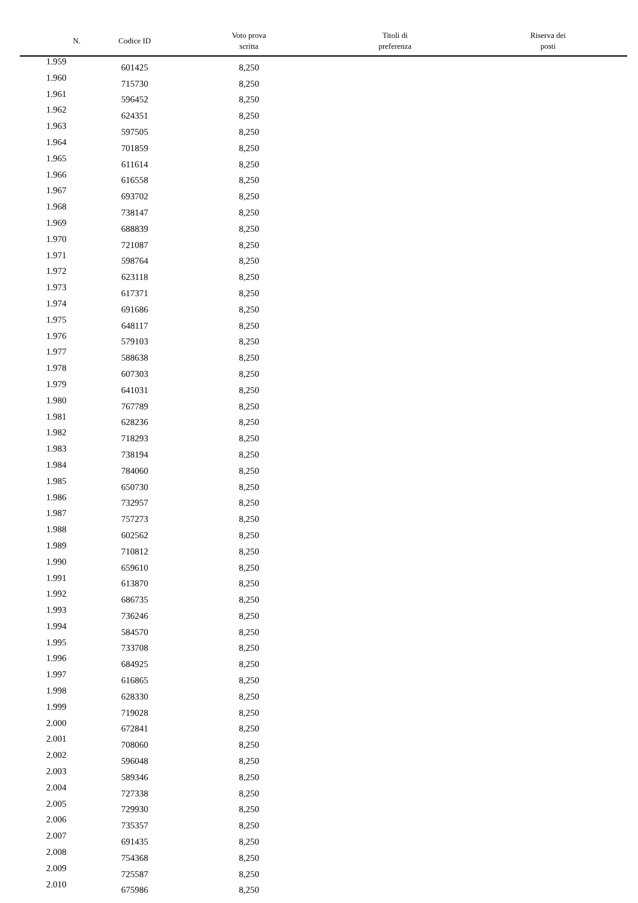| N. | Codice ID | Voto prova scritta | Titoli di preferenza | Riserva dei posti |
| --- | --- | --- | --- | --- |
| 1.959 | 601425 | 8,250 | | |
| 1.960 | 715730 | 8,250 | | |
| 1.961 | 596452 | 8,250 | | |
| 1.962 | 624351 | 8,250 | | |
| 1.963 | 597505 | 8,250 | | |
| 1.964 | 701859 | 8,250 | | |
| 1.965 | 611614 | 8,250 | | |
| 1.966 | 616558 | 8,250 | | |
| 1.967 | 693702 | 8,250 | | |
| 1.968 | 738147 | 8,250 | | |
| 1.969 | 688839 | 8,250 | | |
| 1.970 | 721087 | 8,250 | | |
| 1.971 | 598764 | 8,250 | | |
| 1.972 | 623118 | 8,250 | | |
| 1.973 | 617371 | 8,250 | | |
| 1.974 | 691686 | 8,250 | | |
| 1.975 | 648117 | 8,250 | | |
| 1.976 | 579103 | 8,250 | | |
| 1.977 | 588638 | 8,250 | | |
| 1.978 | 607303 | 8,250 | | |
| 1.979 | 641031 | 8,250 | | |
| 1.980 | 767789 | 8,250 | | |
| 1.981 | 628236 | 8,250 | | |
| 1.982 | 718293 | 8,250 | | |
| 1.983 | 738194 | 8,250 | | |
| 1.984 | 784060 | 8,250 | | |
| 1.985 | 650730 | 8,250 | | |
| 1.986 | 732957 | 8,250 | | |
| 1.987 | 757273 | 8,250 | | |
| 1.988 | 602562 | 8,250 | | |
| 1.989 | 710812 | 8,250 | | |
| 1.990 | 659610 | 8,250 | | |
| 1.991 | 613870 | 8,250 | | |
| 1.992 | 686735 | 8,250 | | |
| 1.993 | 736246 | 8,250 | | |
| 1.994 | 584570 | 8,250 | | |
| 1.995 | 733708 | 8,250 | | |
| 1.996 | 684925 | 8,250 | | |
| 1.997 | 616865 | 8,250 | | |
| 1.998 | 628330 | 8,250 | | |
| 1.999 | 719028 | 8,250 | | |
| 2.000 | 672841 | 8,250 | | |
| 2.001 | 708060 | 8,250 | | |
| 2.002 | 596048 | 8,250 | | |
| 2.003 | 589346 | 8,250 | | |
| 2.004 | 727338 | 8,250 | | |
| 2.005 | 729930 | 8,250 | | |
| 2.006 | 735357 | 8,250 | | |
| 2.007 | 691435 | 8,250 | | |
| 2.008 | 754368 | 8,250 | | |
| 2.009 | 725587 | 8,250 | | |
| 2.010 | 675986 | 8,250 | | |